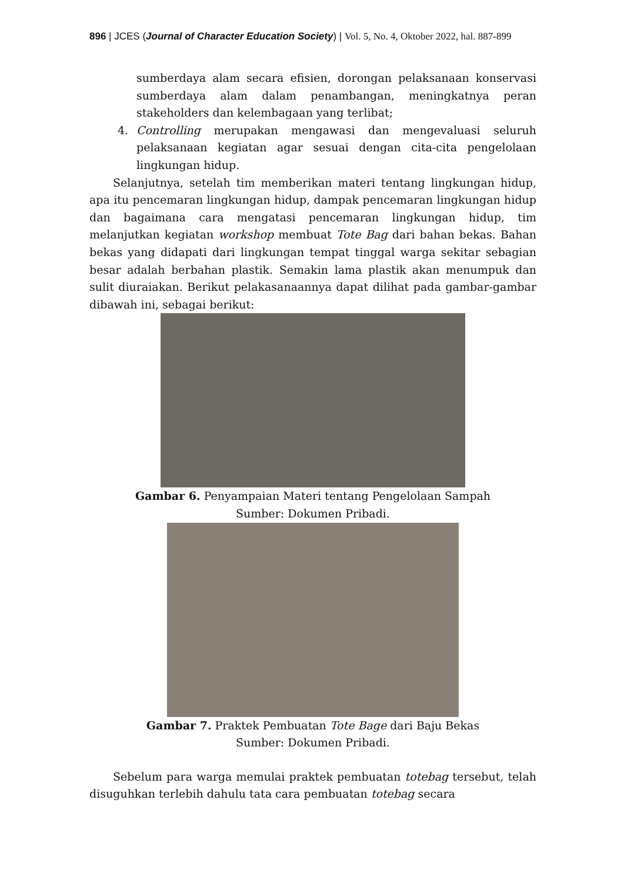896 | JCES (Journal of Character Education Society) | Vol. 5, No. 4, Oktober 2022, hal. 887-899
sumberdaya alam secara efisien, dorongan pelaksanaan konservasi sumberdaya alam dalam penambangan, meningkatnya peran stakeholders dan kelembagaan yang terlibat;
4. Controlling merupakan mengawasi dan mengevaluasi seluruh pelaksanaan kegiatan agar sesuai dengan cita-cita pengelolaan lingkungan hidup.
Selanjutnya, setelah tim memberikan materi tentang lingkungan hidup, apa itu pencemaran lingkungan hidup, dampak pencemaran lingkungan hidup dan bagaimana cara mengatasi pencemaran lingkungan hidup, tim melanjutkan kegiatan workshop membuat Tote Bag dari bahan bekas. Bahan bekas yang didapati dari lingkungan tempat tinggal warga sekitar sebagian besar adalah berbahan plastik. Semakin lama plastik akan menumpuk dan sulit diuraiakan. Berikut pelakasanaannya dapat dilihat pada gambar-gambar dibawah ini, sebagai berikut:
Gambar 6. Penyampaian Materi tentang Pengelolaan Sampah
Sumber: Dokumen Pribadi.
Gambar 7. Praktek Pembuatan Tote Bage dari Baju Bekas
Sumber: Dokumen Pribadi.
Sebelum para warga memulai praktek pembuatan totebag tersebut, telah disuguhkan terlebih dahulu tata cara pembuatan totebag secara